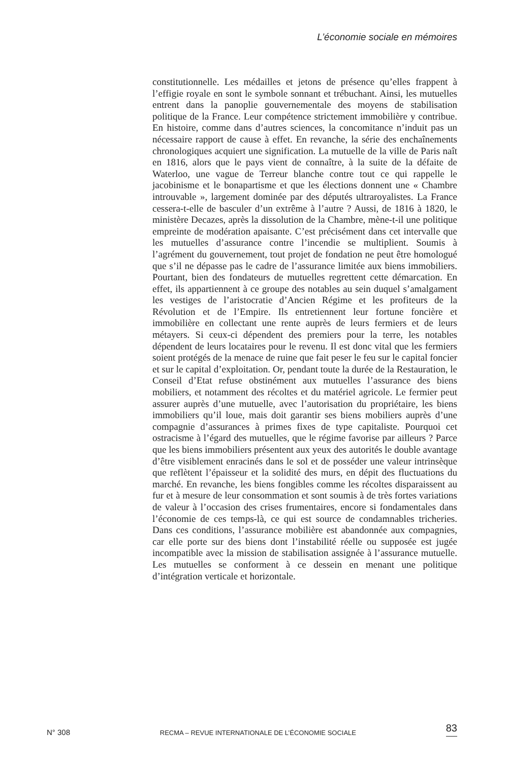L’économie sociale en mémoires
constitutionnelle. Les médailles et jetons de présence qu’elles frappent à l’effigie royale en sont le symbole sonnant et trébuchant. Ainsi, les mutuelles entrent dans la panoplie gouvernementale des moyens de stabilisation politique de la France. Leur compétence strictement immobilière y contribue. En histoire, comme dans d’autres sciences, la concomitance n’induit pas un nécessaire rapport de cause à effet. En revanche, la série des enchaînements chronologiques acquiert une signification. La mutuelle de la ville de Paris naît en 1816, alors que le pays vient de connaître, à la suite de la défaite de Waterloo, une vague de Terreur blanche contre tout ce qui rappelle le jacobinisme et le bonapartisme et que les élections donnent une « Chambre introuvable », largement dominée par des députés ultraroyalistes. La France cessera-t-elle de basculer d’un extrême à l’autre ? Aussi, de 1816 à 1820, le ministère Decazes, après la dissolution de la Chambre, mène-t-il une politique empreinte de modération apaisante. C’est précisément dans cet intervalle que les mutuelles d’assurance contre l’incendie se multiplient. Soumis à l’agrément du gouvernement, tout projet de fondation ne peut être homologué que s’il ne dépasse pas le cadre de l’assurance limitée aux biens immobiliers. Pourtant, bien des fondateurs de mutuelles regrettent cette démarcation. En effet, ils appartiennent à ce groupe des notables au sein duquel s’amalgament les vestiges de l’aristocratie d’Ancien Régime et les profiteurs de la Révolution et de l’Empire. Ils entretiennent leur fortune foncière et immobilière en collectant une rente auprès de leurs fermiers et de leurs métayers. Si ceux-ci dépendent des premiers pour la terre, les notables dépendent de leurs locataires pour le revenu. Il est donc vital que les fermiers soient protégés de la menace de ruine que fait peser le feu sur le capital foncier et sur le capital d’exploitation. Or, pendant toute la durée de la Restauration, le Conseil d’Etat refuse obstinément aux mutuelles l’assurance des biens mobiliers, et notamment des récoltes et du matériel agricole. Le fermier peut assurer auprès d’une mutuelle, avec l’autorisation du propriétaire, les biens immobiliers qu’il loue, mais doit garantir ses biens mobiliers auprès d’une compagnie d’assurances à primes fixes de type capitaliste. Pourquoi cet ostracisme à l’égard des mutuelles, que le régime favorise par ailleurs ? Parce que les biens immobiliers présentent aux yeux des autorités le double avantage d’être visiblement enracinés dans le sol et de posséder une valeur intrinsèque que reflètent l’épaisseur et la solidité des murs, en dépit des fluctuations du marché. En revanche, les biens fongibles comme les récoltes disparaissent au fur et à mesure de leur consommation et sont soumis à de très fortes variations de valeur à l’occasion des crises frumentaires, encore si fondamentales dans l’économie de ces temps-là, ce qui est source de condamnables tricheries. Dans ces conditions, l’assurance mobilière est abandonnée aux compagnies, car elle porte sur des biens dont l’instabilité réelle ou supposée est jugée incompatible avec la mission de stabilisation assignée à l’assurance mutuelle. Les mutuelles se conforment à ce dessein en menant une politique d’intégration verticale et horizontale.
N° 308 RECMA – REVUE INTERNATIONALE DE L’ÉCONOMIE SOCIALE 83